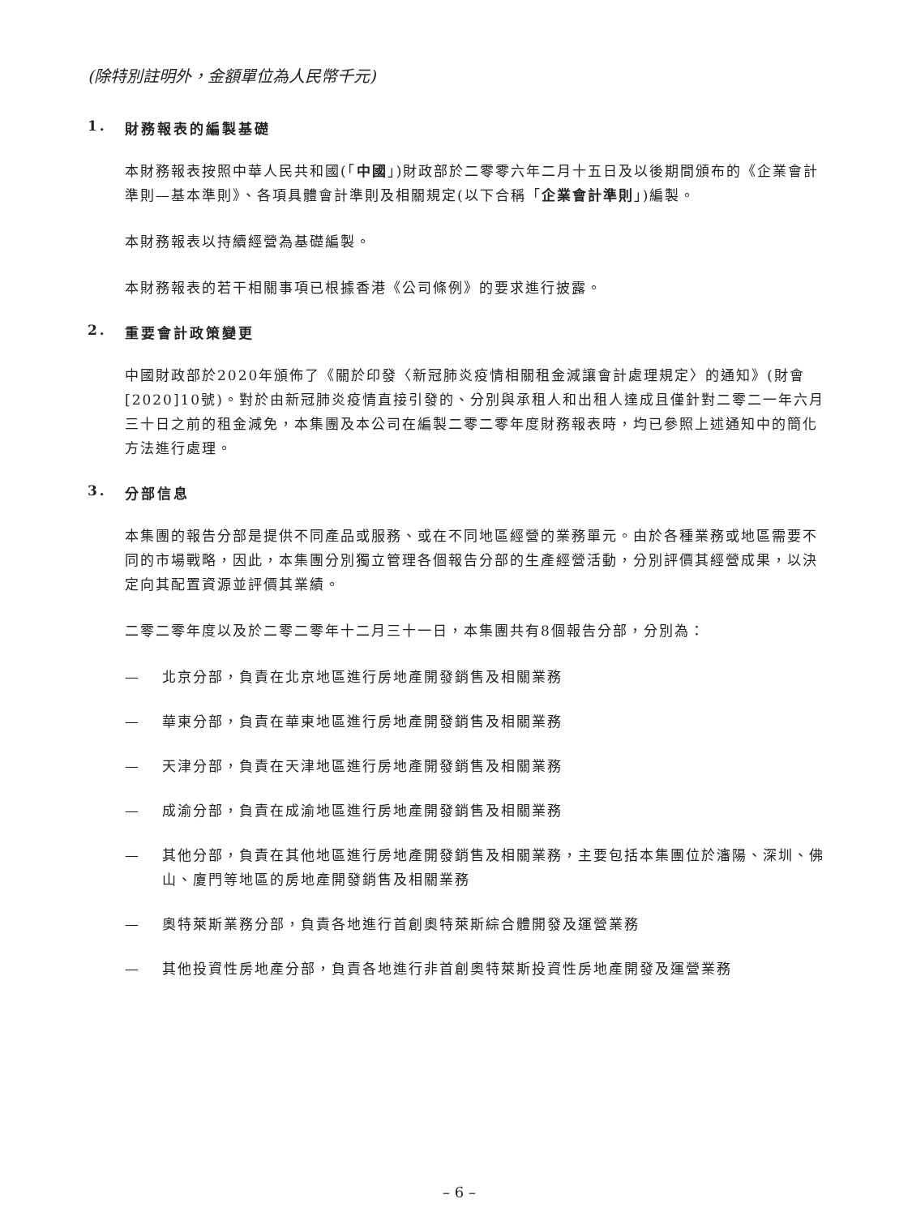(除特別註明外，金額單位為人民幣千元)
1. 財務報表的編製基礎
本財務報表按照中華人民共和國(「中國」)財政部於二零零六年二月十五日及以後期間頒布的《企業會計準則—基本準則》、各項具體會計準則及相關規定(以下合稱「企業會計準則」)編製。
本財務報表以持續經營為基礎編製。
本財務報表的若干相關事項已根據香港《公司條例》的要求進行披露。
2. 重要會計政策變更
中國財政部於2020年頒佈了《關於印發〈新冠肺炎疫情相關租金減讓會計處理規定〉的通知》(財會[2020]10號)。對於由新冠肺炎疫情直接引發的、分別與承租人和出租人達成且僅針對二零二一年六月三十日之前的租金減免，本集團及本公司在編製二零二零年度財務報表時，均已參照上述通知中的簡化方法進行處理。
3. 分部信息
本集團的報告分部是提供不同產品或服務、或在不同地區經營的業務單元。由於各種業務或地區需要不同的市場戰略，因此，本集團分別獨立管理各個報告分部的生產經營活動，分別評價其經營成果，以決定向其配置資源並評價其業績。
二零二零年度以及於二零二零年十二月三十一日，本集團共有8個報告分部，分別為：
— 北京分部，負責在北京地區進行房地產開發銷售及相關業務
— 華東分部，負責在華東地區進行房地產開發銷售及相關業務
— 天津分部，負責在天津地區進行房地產開發銷售及相關業務
— 成渝分部，負責在成渝地區進行房地產開發銷售及相關業務
— 其他分部，負責在其他地區進行房地產開發銷售及相關業務，主要包括本集團位於瀋陽、深圳、佛山、廈門等地區的房地產開發銷售及相關業務
— 奧特萊斯業務分部，負責各地進行首創奧特萊斯綜合體開發及運營業務
— 其他投資性房地產分部，負責各地進行非首創奧特萊斯投資性房地產開發及運營業務
– 6 –